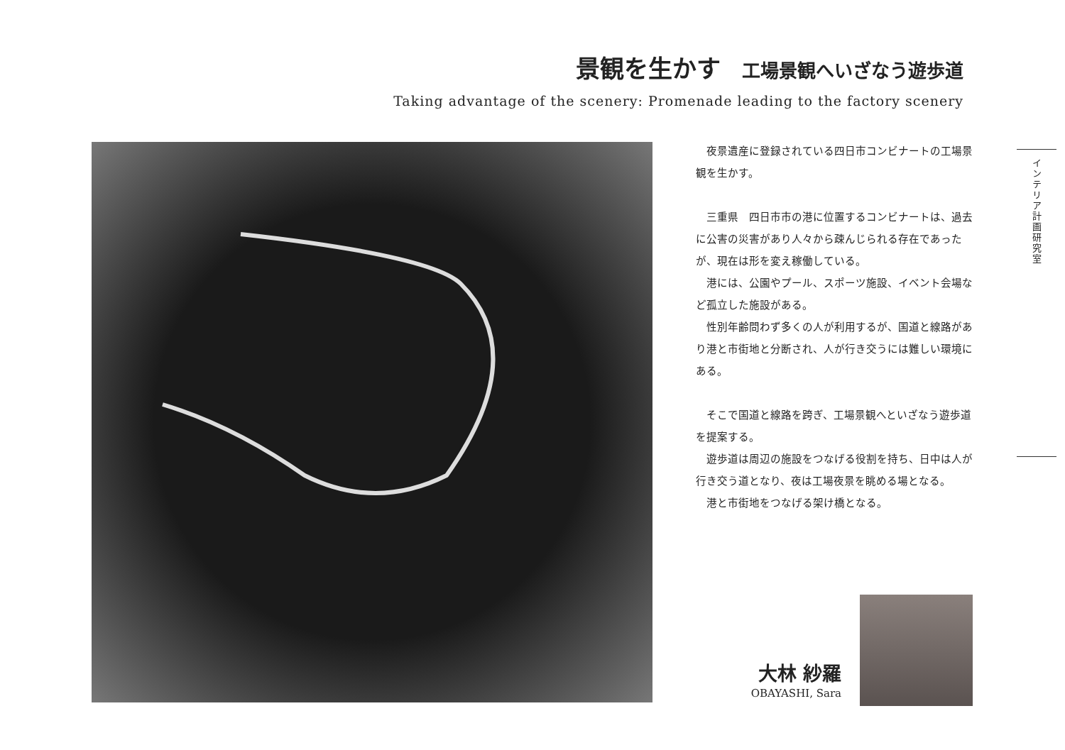景観を生かす 工場景観へいざなう遊歩道
Taking advantage of the scenery: Promenade leading to the factory scenery
　夜景遺産に登録されている四日市コンビナートの工場景観を生かす。
　三重県　四日市市の港に位置するコンビナートは、過去に公害の災害があり人々から疎んじられる存在であったが、現在は形を変え稼働している。
　港には、公園やプール、スポーツ施設、イベント会場など孤立した施設がある。
　性別年齢問わず多くの人が利用するが、国道と線路があり港と市街地と分断され、人が行き交うには難しい環境にある。
　そこで国道と線路を跨ぎ、工場景観へといざなう遊歩道を提案する。
　遊歩道は周辺の施設をつなげる役割を持ち、日中は人が行き交う道となり、夜は工場夜景を眺める場となる。
　港と市街地をつなげる架け橋となる。
インテリア計画研究室
大林 紗羅
OBAYASHI, Sara